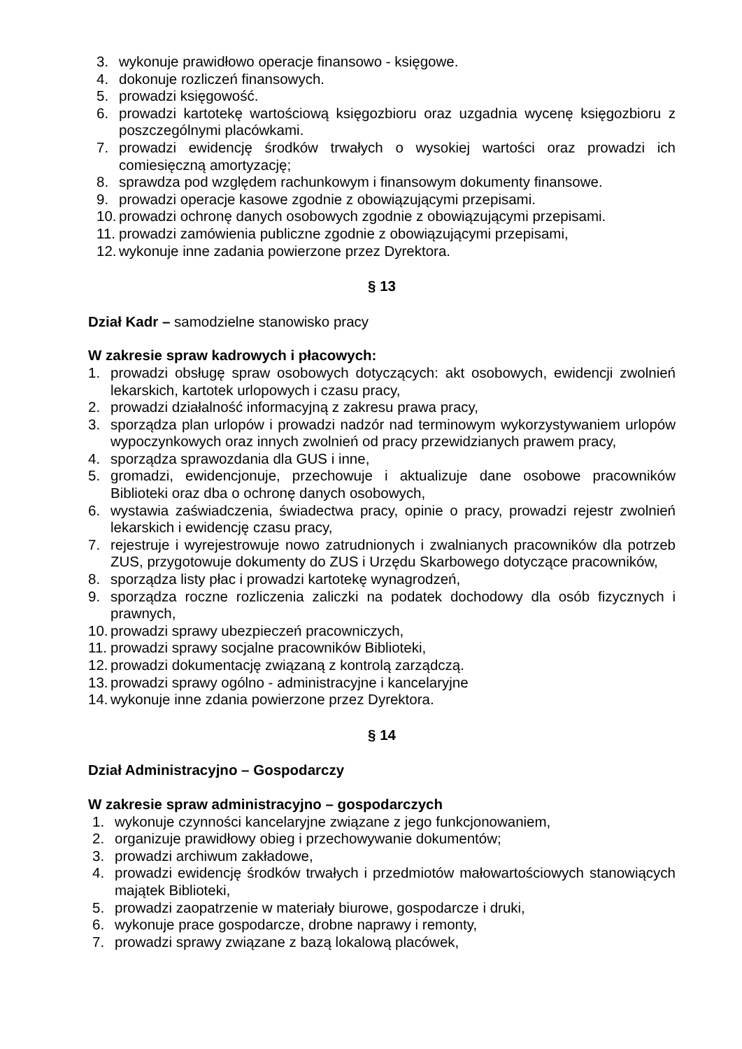3. wykonuje prawidłowo operacje finansowo - księgowe.
4. dokonuje rozliczeń finansowych.
5. prowadzi księgowość.
6. prowadzi kartotekę wartościową księgozbioru oraz uzgadnia wycenę księgozbioru z poszczególnymi placówkami.
7. prowadzi ewidencję środków trwałych o wysokiej wartości oraz prowadzi ich comiesięczną amortyzację;
8. sprawdza pod względem rachunkowym i finansowym dokumenty finansowe.
9. prowadzi operacje kasowe zgodnie z obowiązującymi przepisami.
10. prowadzi ochronę danych osobowych zgodnie z obowiązującymi przepisami.
11. prowadzi zamówienia publiczne zgodnie z obowiązującymi przepisami,
12. wykonuje inne zadania powierzone przez Dyrektora.
§ 13
Dział Kadr – samodzielne stanowisko pracy
W zakresie spraw kadrowych i płacowych:
1. prowadzi obsługę spraw osobowych dotyczących: akt osobowych, ewidencji zwolnień lekarskich, kartotek urlopowych i czasu pracy,
2. prowadzi działalność informacyjną z zakresu prawa pracy,
3. sporządza plan urlopów i prowadzi nadzór nad terminowym wykorzystywaniem urlopów wypoczynkowych oraz innych zwolnień od pracy przewidzianych prawem pracy,
4. sporządza sprawozdania dla GUS i inne,
5. gromadzi, ewidencjonuje, przechowuje i aktualizuje dane osobowe pracowników Biblioteki oraz dba o ochronę danych osobowych,
6. wystawia zaświadczenia, świadectwa pracy, opinie o pracy, prowadzi rejestr zwolnień lekarskich i ewidencję czasu pracy,
7. rejestruje i wyrejestrowuje nowo zatrudnionych i zwalnianych pracowników dla potrzeb ZUS, przygotowuje dokumenty do ZUS i Urzędu Skarbowego dotyczące pracowników,
8. sporządza listy płac i prowadzi kartotekę wynagrodzeń,
9. sporządza roczne rozliczenia zaliczki na podatek dochodowy dla osób fizycznych i prawnych,
10. prowadzi sprawy ubezpieczeń pracowniczych,
11. prowadzi sprawy socjalne pracowników Biblioteki,
12. prowadzi dokumentację związaną z kontrolą zarządczą.
13. prowadzi sprawy ogólno - administracyjne i kancelaryjne
14. wykonuje inne zdania powierzone przez Dyrektora.
§ 14
Dział Administracyjno – Gospodarczy
W zakresie spraw administracyjno – gospodarczych
1. wykonuje czynności kancelaryjne związane z jego funkcjonowaniem,
2. organizuje prawidłowy obieg i przechowywanie dokumentów;
3. prowadzi archiwum zakładowe,
4. prowadzi ewidencję środków trwałych i przedmiotów małowartościowych stanowiących majątek Biblioteki,
5. prowadzi zaopatrzenie w materiały biurowe, gospodarcze i druki,
6. wykonuje prace gospodarcze, drobne naprawy i remonty,
7. prowadzi sprawy związane z bazą lokalową placówek,